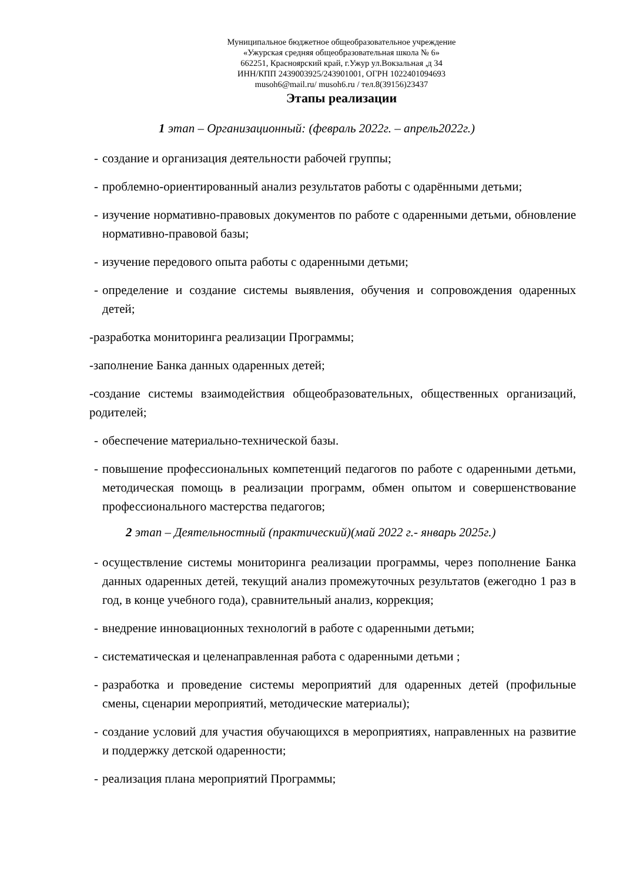Муниципальное бюджетное общеобразовательное учреждение
«Ужурская средняя общеобразовательная школа № 6»
662251, Красноярский край, г.Ужур ул.Вокзальная ,д 34
ИНН/КПП 2439003925/243901001, ОГРН 1022401094693
musoh6@mail.ru/ musoh6.ru / тел.8(39156)23437
Этапы реализации
1 этап – Организационный: (февраль 2022г. – апрель2022г.)
- создание и организация деятельности рабочей группы;
- проблемно-ориентированный анализ результатов работы с одарёнными детьми;
- изучение нормативно-правовых документов по работе с одаренными детьми, обновление нормативно-правовой базы;
- изучение передового опыта работы с одаренными детьми;
- определение и создание системы выявления, обучения и сопровождения одаренных детей;
-разработка мониторинга реализации Программы;
-заполнение Банка данных одаренных детей;
-создание системы взаимодействия общеобразовательных, общественных организаций, родителей;
- обеспечение материально-технической базы.
- повышение профессиональных компетенций педагогов по работе с одаренными детьми, методическая помощь в реализации программ, обмен опытом и совершенствование профессионального мастерства педагогов;
2 этап – Деятельностный (практический)(май 2022 г.- январь 2025г.)
- осуществление системы мониторинга реализации программы, через пополнение Банка данных одаренных детей, текущий анализ промежуточных результатов (ежегодно 1 раз в год, в конце учебного года), сравнительный анализ, коррекция;
- внедрение инновационных технологий в работе с одаренными детьми;
- систематическая и целенаправленная работа с одаренными детьми ;
- разработка и проведение системы мероприятий для одаренных детей (профильные смены, сценарии мероприятий, методические материалы);
- создание условий для участия обучающихся в мероприятиях, направленных на развитие и поддержку детской одаренности;
- реализация плана мероприятий Программы;